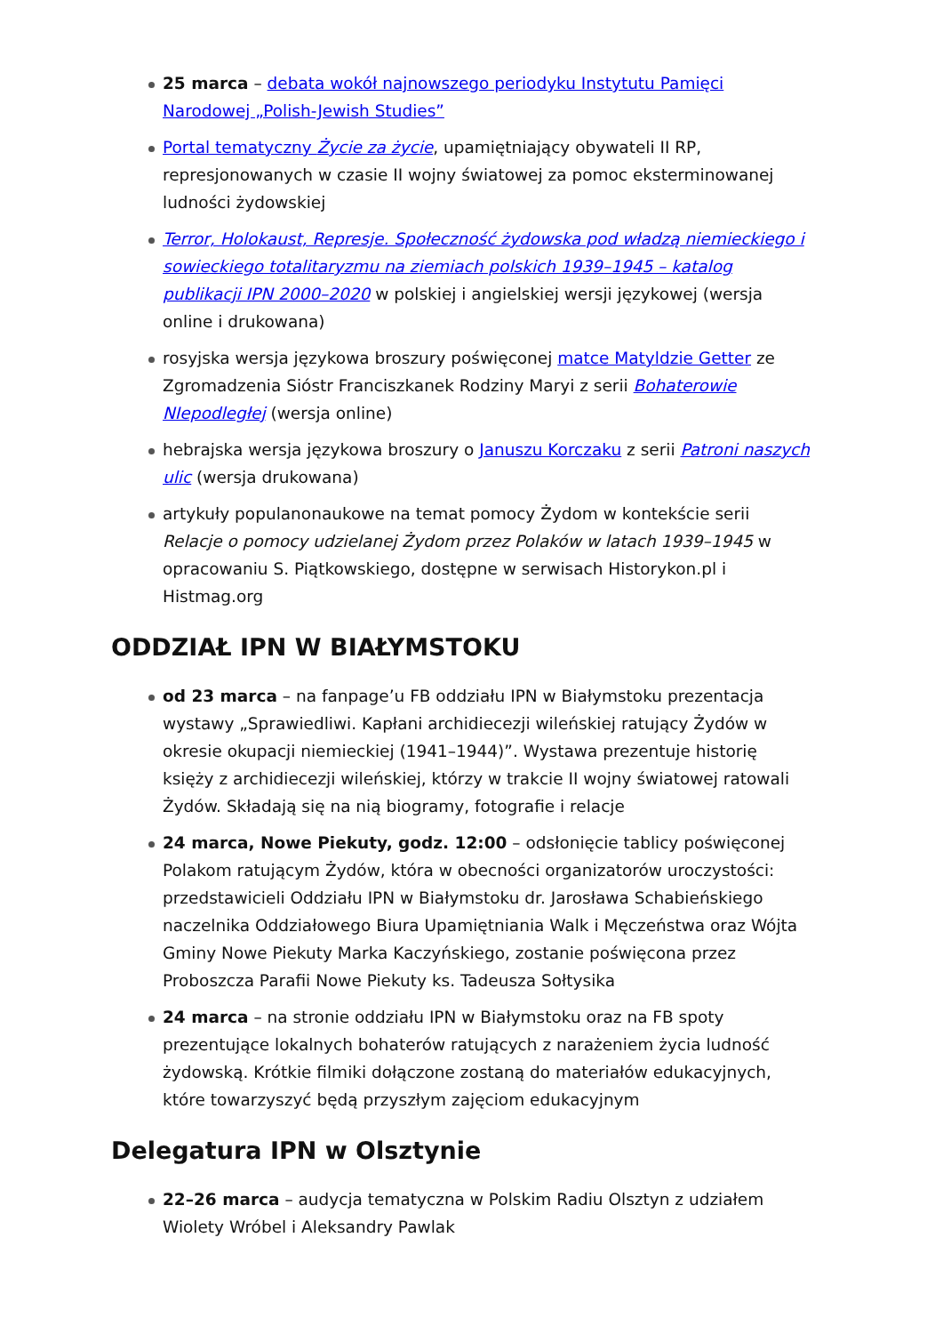25 marca – debata wokół najnowszego periodyku Instytutu Pamięci Narodowej „Polish-Jewish Studies”
Portal tematyczny Życie za życie, upamiętniający obywateli II RP, represjonowanych w czasie II wojny światowej za pomoc eksterminowanej ludności żydowskiej
Terror, Holokaust, Represje. Społeczność żydowska pod władzą niemieckiego i sowieckiego totalitaryzmu na ziemiach polskich 1939–1945 – katalog publikacji IPN 2000–2020 w polskiej i angielskiej wersji językowej (wersja online i drukowana)
rosyjska wersja językowa broszury poświęconej matce Matyldzie Getter ze Zgromadzenia Sióstr Franciszkanek Rodziny Maryi z serii Bohaterowie NIepodległej (wersja online)
hebrajska wersja językowa broszury o Januszu Korczaku z serii Patroni naszych ulic (wersja drukowana)
artykuły populanonaukowe na temat pomocy Żydom w kontekście serii Relacje o pomocy udzielanej Żydom przez Polaków w latach 1939–1945 w opracowaniu S. Piątkowskiego, dostępne w serwisach Historykon.pl i Histmag.org
ODDZIAŁ IPN W BIAŁYMSTOKU
od 23 marca – na fanpage’u FB oddziału IPN w Białymstoku prezentacja wystawy „Sprawiedliwi. Kapłani archidiecezji wileńskiej ratujący Żydów w okresie okupacji niemieckiej (1941–1944)”. Wystawa prezentuje historię księży z archidiecezji wileńskiej, którzy w trakcie II wojny światowej ratowali Żydów. Składają się na nią biogramy, fotografie i relacje
24 marca, Nowe Piekuty, godz. 12:00 – odsłonięcie tablicy poświęconej Polakom ratującym Żydów, która w obecności organizatorów uroczystości: przedstawicieli Oddziału IPN w Białymstoku dr. Jarosława Schabieńskiego naczelnika Oddziałowego Biura Upamiętniania Walk i Męczeństwa oraz Wójta Gminy Nowe Piekuty Marka Kaczyńskiego, zostanie poświęcona przez Proboszcza Parafii Nowe Piekuty ks. Tadeusza Sołtysika
24 marca – na stronie oddziału IPN w Białymstoku oraz na FB spoty prezentujące lokalnych bohaterów ratujących z narażeniem życia ludność żydowską. Krótkie filmiki dołączone zostaną do materiałów edukacyjnych, które towarzyszyć będą przyszłym zajęciom edukacyjnym
Delegatura IPN w Olsztynie
22–26 marca – audycja tematyczna w Polskim Radiu Olsztyn z udziałem Wiolety Wróbel i Aleksandry Pawlak